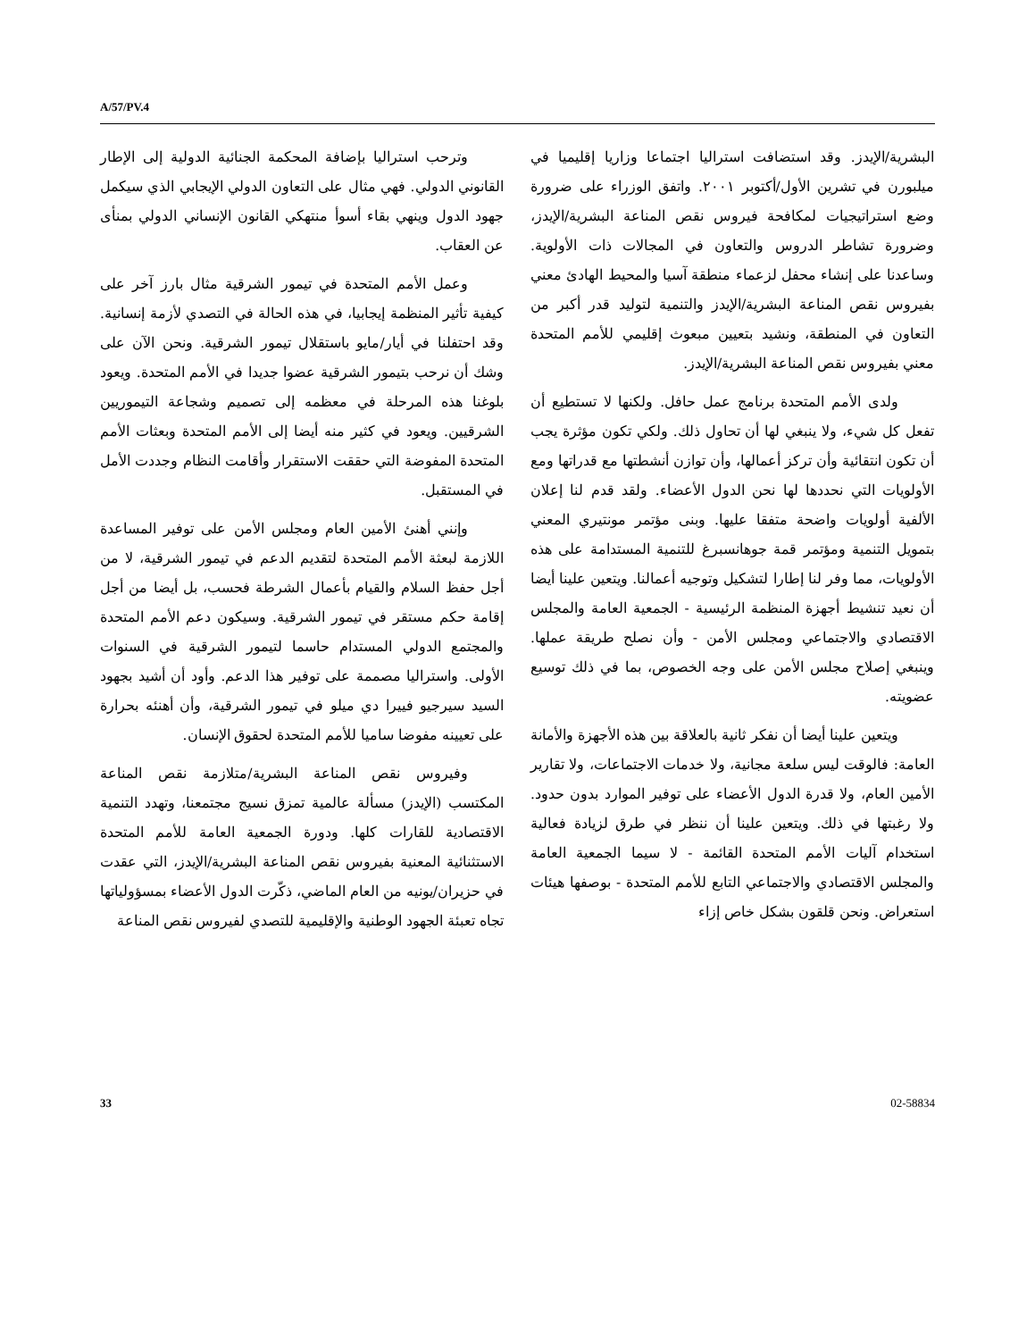A/57/PV.4
وترحب استراليا بإضافة المحكمة الجنائية الدولية إلى الإطار القانوني الدولي. فهي مثال على التعاون الدولي الإيجابي الذي سيكمل جهود الدول وينهي بقاء أسوأ منتهكي القانون الإنساني الدولي بمنأى عن العقاب.
وعمل الأمم المتحدة في تيمور الشرقية مثال بارز آخر على كيفية تأثير المنظمة إيجابيا، في هذه الحالة في التصدي لأزمة إنسانية. وقد احتفلنا في أيار/مايو باستقلال تيمور الشرقية. ونحن الآن على وشك أن نرحب بتيمور الشرقية عضوا جديدا في الأمم المتحدة. ويعود بلوغنا هذه المرحلة في معظمه إلى تصميم وشجاعة التيموريين الشرقيين. ويعود في كثير منه أيضا إلى الأمم المتحدة وبعثات الأمم المتحدة المفوضة التي حققت الاستقرار وأقامت النظام وجددت الأمل في المستقبل.
وإنني أهنئ الأمين العام ومجلس الأمن على توفير المساعدة اللازمة لبعثة الأمم المتحدة لتقديم الدعم في تيمور الشرقية، لا من أجل حفظ السلام والقيام بأعمال الشرطة فحسب، بل أيضا من أجل إقامة حكم مستقر في تيمور الشرقية. وسيكون دعم الأمم المتحدة والمجتمع الدولي المستدام حاسما لتيمور الشرقية في السنوات الأولى. واستراليا مصممة على توفير هذا الدعم. وأود أن أشيد بجهود السيد سيرجيو فييرا دي ميلو في تيمور الشرقية، وأن أهنئه بحرارة على تعيينه مفوضا ساميا للأمم المتحدة لحقوق الإنسان.
وفيروس نقص المناعة البشرية/متلازمة نقص المناعة المكتسب (الإيدز) مسألة عالمية تمزق نسيج مجتمعنا، وتهدد التنمية الاقتصادية للقارات كلها. ودورة الجمعية العامة للأمم المتحدة الاستثنائية المعنية بفيروس نقص المناعة البشرية/الإيدز، التي عقدت في حزيران/يونيه من العام الماضي، ذكّرت الدول الأعضاء بمسؤولياتها تجاه تعبئة الجهود الوطنية والإقليمية للتصدي لفيروس نقص المناعة
البشرية/الإيدز. وقد استضافت استراليا اجتماعا وزاريا إقليميا في ميلبورن في تشرين الأول/أكتوبر ٢٠٠١. واتفق الوزراء على ضرورة وضع استراتيجيات لمكافحة فيروس نقص المناعة البشرية/الإيدز، وضرورة تشاطر الدروس والتعاون في المجالات ذات الأولوية. وساعدنا على إنشاء محفل لزعماء منطقة آسيا والمحيط الهادئ معني بفيروس نقص المناعة البشرية/الإيدز والتنمية لتوليد قدر أكبر من التعاون في المنطقة، ونشيد بتعيين مبعوث إقليمي للأمم المتحدة معني بفيروس نقص المناعة البشرية/الإيدز.
ولدى الأمم المتحدة برنامج عمل حافل. ولكنها لا تستطيع أن تفعل كل شيء، ولا ينبغي لها أن تحاول ذلك. ولكي تكون مؤثرة يجب أن تكون انتقائية وأن تركز أعمالها، وأن توازن أنشطتها مع قدراتها ومع الأولويات التي نحددها لها نحن الدول الأعضاء. ولقد قدم لنا إعلان الألفية أولويات واضحة متفقا عليها. وبنى مؤتمر مونتيري المعني بتمويل التنمية ومؤتمر قمة جوهانسبرغ للتنمية المستدامة على هذه الأولويات، مما وفر لنا إطارا لتشكيل وتوجيه أعمالنا. ويتعين علينا أيضا أن نعيد تنشيط أجهزة المنظمة الرئيسية - الجمعية العامة والمجلس الاقتصادي والاجتماعي ومجلس الأمن - وأن نصلح طريقة عملها. وينبغي إصلاح مجلس الأمن على وجه الخصوص، بما في ذلك توسيع عضويته.
ويتعين علينا أيضا أن نفكر ثانية بالعلاقة بين هذه الأجهزة والأمانة العامة: فالوقت ليس سلعة مجانية، ولا خدمات الاجتماعات، ولا تقارير الأمين العام، ولا قدرة الدول الأعضاء على توفير الموارد بدون حدود. ولا رغبتها في ذلك. ويتعين علينا أن ننظر في طرق لزيادة فعالية استخدام آليات الأمم المتحدة القائمة - لا سيما الجمعية العامة والمجلس الاقتصادي والاجتماعي التابع للأمم المتحدة - بوصفها هيئات استعراض. ونحن قلقون بشكل خاص إزاء
33 02-58834